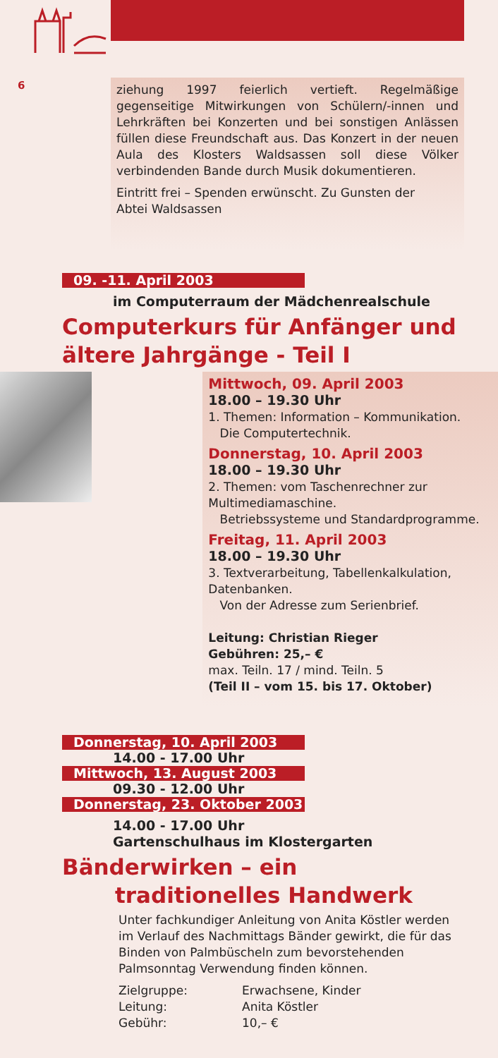6
ziehung 1997 feierlich vertieft. Regelmäßige gegenseitige Mitwirkungen von Schülern/-innen und Lehrkräften bei Konzerten und bei sonstigen Anlässen füllen diese Freundschaft aus. Das Konzert in der neuen Aula des Klosters Waldsassen soll diese Völker verbindenden Bande durch Musik dokumentieren.
Eintritt frei – Spenden erwünscht. Zu Gunsten der
Abtei Waldsassen
09. -11. April 2003
im Computerraum der Mädchenrealschule
Computerkurs für Anfänger und
ältere Jahrgänge - Teil I
Mittwoch, 09. April 2003
18.00 – 19.30 Uhr
1. Themen: Information – Kommunikation.
Die Computertechnik.
Donnerstag, 10. April 2003
18.00 – 19.30 Uhr
2. Themen: vom Taschenrechner zur Multimediamaschine.
Betriebssysteme und Standardprogramme.
Freitag, 11. April 2003
18.00 – 19.30 Uhr
3. Textverarbeitung, Tabellenkalkulation, Datenbanken.
Von der Adresse zum Serienbrief.
Leitung: Christian Rieger
Gebühren: 25,– €
max. Teiln. 17 / mind. Teiln. 5
(Teil II – vom 15. bis 17. Oktober)
Donnerstag, 10. April 2003
14.00 - 17.00 Uhr
Mittwoch, 13. August 2003
09.30 - 12.00 Uhr
Donnerstag, 23. Oktober 2003
14.00 - 17.00 Uhr
Gartenschulhaus im Klostergarten
Bänderwirken – ein
traditionelles Handwerk
Unter fachkundiger Anleitung von Anita Köstler werden im Verlauf des Nachmittags Bänder gewirkt, die für das Binden von Palmbüscheln zum bevorstehenden Palmsonntag Verwendung finden können.
Zielgruppe: Erwachsene, Kinder Leitung: Anita Köstler Gebühr: 10,– €